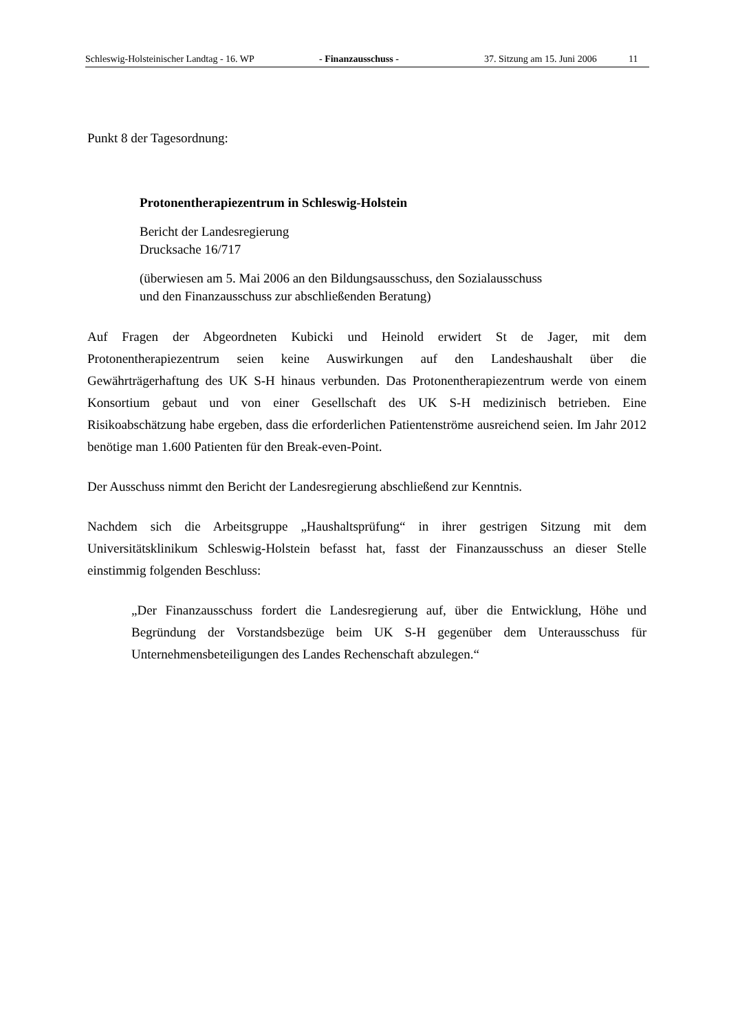Schleswig-Holsteinischer Landtag - 16. WP - Finanzausschuss - 37. Sitzung am 15. Juni 2006 11
Punkt 8 der Tagesordnung:
Protonentherapiezentrum in Schleswig-Holstein
Bericht der Landesregierung
Drucksache 16/717
(überwiesen am 5. Mai 2006 an den Bildungsausschuss, den Sozialausschuss
und den Finanzausschuss zur abschließenden Beratung)
Auf Fragen der Abgeordneten Kubicki und Heinold erwidert St de Jager, mit dem Protonentherapiezentrum seien keine Auswirkungen auf den Landeshaushalt über die Gewährträgerhaftung des UK S-H hinaus verbunden. Das Protonentherapiezentrum werde von einem Konsortium gebaut und von einer Gesellschaft des UK S-H medizinisch betrieben. Eine Risikoabschätzung habe ergeben, dass die erforderlichen Patientenströme ausreichend seien. Im Jahr 2012 benötige man 1.600 Patienten für den Break-even-Point.
Der Ausschuss nimmt den Bericht der Landesregierung abschließend zur Kenntnis.
Nachdem sich die Arbeitsgruppe „Haushaltsprüfung“ in ihrer gestrigen Sitzung mit dem Universitätsklinikum Schleswig-Holstein befasst hat, fasst der Finanzausschuss an dieser Stelle einstimmig folgenden Beschluss:
„Der Finanzausschuss fordert die Landesregierung auf, über die Entwicklung, Höhe und Begründung der Vorstandsbezüge beim UK S-H gegenüber dem Unterausschuss für Unternehmensbeteiligungen des Landes Rechenschaft abzulegen.“